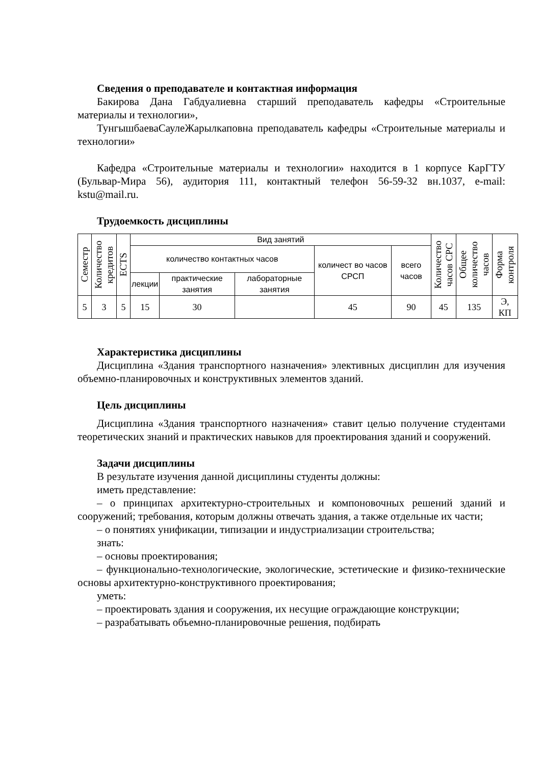Сведения о преподавателе и контактная информация
Бакирова Дана Габдуалиевна старший преподаватель кафедры «Строительные материалы и технологии»,
ТунгышбаеваСаулеЖарылкаповна преподаватель кафедры «Строительные материалы и технологии»
Кафедра «Строительные материалы и технологии» находится в 1 корпусе КарГТУ (Бульвар-Мира 56), аудитория 111, контактный телефон 56-59-32 вн.1037, e-mail: kstu@mail.ru.
Трудоемкость дисциплины
| Семестр | Количество кредитов | ECTS | Вид занятий | | | | | Количество часов СРС | Общее количество часов | Форма контроля |
| --- | --- | --- | --- | --- | --- | --- | --- | --- | --- | --- |
| | | | количество контактных часов | | | количест во часов СРСП | всего часов | | | |
| | | | лекции | практические занятия | лабораторные занятия | | | | | |
| 5 | 3 | 5 | 15 | 30 | | 45 | 90 | 45 | 135 | Э, КП |
Характеристика дисциплины
Дисциплина «Здания транспортного назначения» элективных дисциплин для изучения объемно-планировочных и конструктивных элементов зданий.
Цель дисциплины
Дисциплина «Здания транспортного назначения» ставит целью получение студентами теоретических знаний и практических навыков для проектирования зданий и сооружений.
Задачи дисциплины
В результате изучения данной дисциплины студенты должны:
иметь представление:
– о принципах архитектурно-строительных и компоновочных решений зданий и сооружений; требования, которым должны отвечать здания, а также отдельные их части;
– о понятиях унификации, типизации и индустриализации строительства;
знать:
– основы проектирования;
– функционально-технологические, экологические, эстетические и физико-технические основы архитектурно-конструктивного проектирования;
уметь:
– проектировать здания и сооружения, их несущие ограждающие конструкции;
– разрабатывать объемно-планировочные решения, подбирать